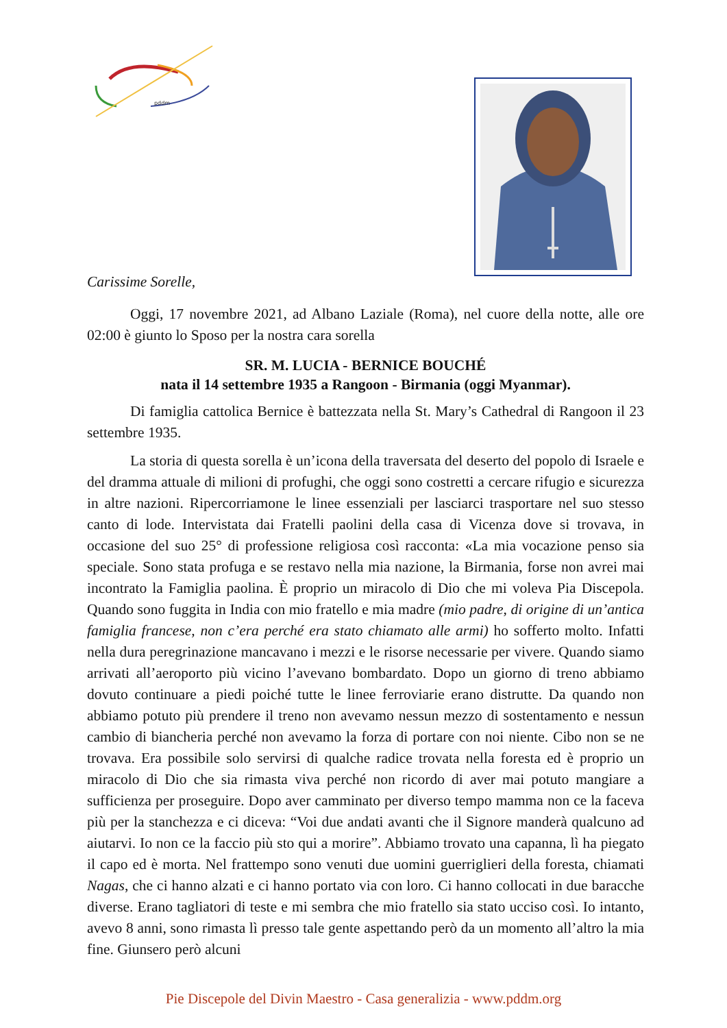pddm
Carissime Sorelle,
Oggi, 17 novembre 2021, ad Albano Laziale (Roma), nel cuore della notte, alle ore 02:00 è giunto lo Sposo per la nostra cara sorella
SR. M. LUCIA - BERNICE BOUCHÉ
nata il 14 settembre 1935 a Rangoon - Birmania (oggi Myanmar).
Di famiglia cattolica Bernice è battezzata nella St. Mary’s Cathedral di Rangoon il 23 settembre 1935.
La storia di questa sorella è un’icona della traversata del deserto del popolo di Israele e del dramma attuale di milioni di profughi, che oggi sono costretti a cercare rifugio e sicurezza in altre nazioni. Ripercorriamone le linee essenziali per lasciarci trasportare nel suo stesso canto di lode. Intervistata dai Fratelli paolini della casa di Vicenza dove si trovava, in occasione del suo 25° di professione religiosa così racconta: «La mia vocazione penso sia speciale. Sono stata profuga e se restavo nella mia nazione, la Birmania, forse non avrei mai incontrato la Famiglia paolina. È proprio un miracolo di Dio che mi voleva Pia Discepola. Quando sono fuggita in India con mio fratello e mia madre (mio padre, di origine di un’antica famiglia francese, non c’era perché era stato chiamato alle armi) ho sofferto molto. Infatti nella dura peregrinazione mancavano i mezzi e le risorse necessarie per vivere. Quando siamo arrivati all’aeroporto più vicino l’avevano bombardato. Dopo un giorno di treno abbiamo dovuto continuare a piedi poiché tutte le linee ferroviarie erano distrutte. Da quando non abbiamo potuto più prendere il treno non avevamo nessun mezzo di sostentamento e nessun cambio di biancheria perché non avevamo la forza di portare con noi niente. Cibo non se ne trovava. Era possibile solo servirsi di qualche radice trovata nella foresta ed è proprio un miracolo di Dio che sia rimasta viva perché non ricordo di aver mai potuto mangiare a sufficienza per proseguire. Dopo aver camminato per diverso tempo mamma non ce la faceva più per la stanchezza e ci diceva: “Voi due andati avanti che il Signore manderà qualcuno ad aiutarvi. Io non ce la faccio più sto qui a morire”. Abbiamo trovato una capanna, lì ha piegato il capo ed è morta. Nel frattempo sono venuti due uomini guerriglieri della foresta, chiamati Nagas, che ci hanno alzati e ci hanno portato via con loro. Ci hanno collocati in due baracche diverse. Erano tagliatori di teste e mi sembra che mio fratello sia stato ucciso così. Io intanto, avevo 8 anni, sono rimasta lì presso tale gente aspettando però da un momento all’altro la mia fine. Giunsero però alcuni
Pie Discepole del Divin Maestro - Casa generalizia - www.pddm.org